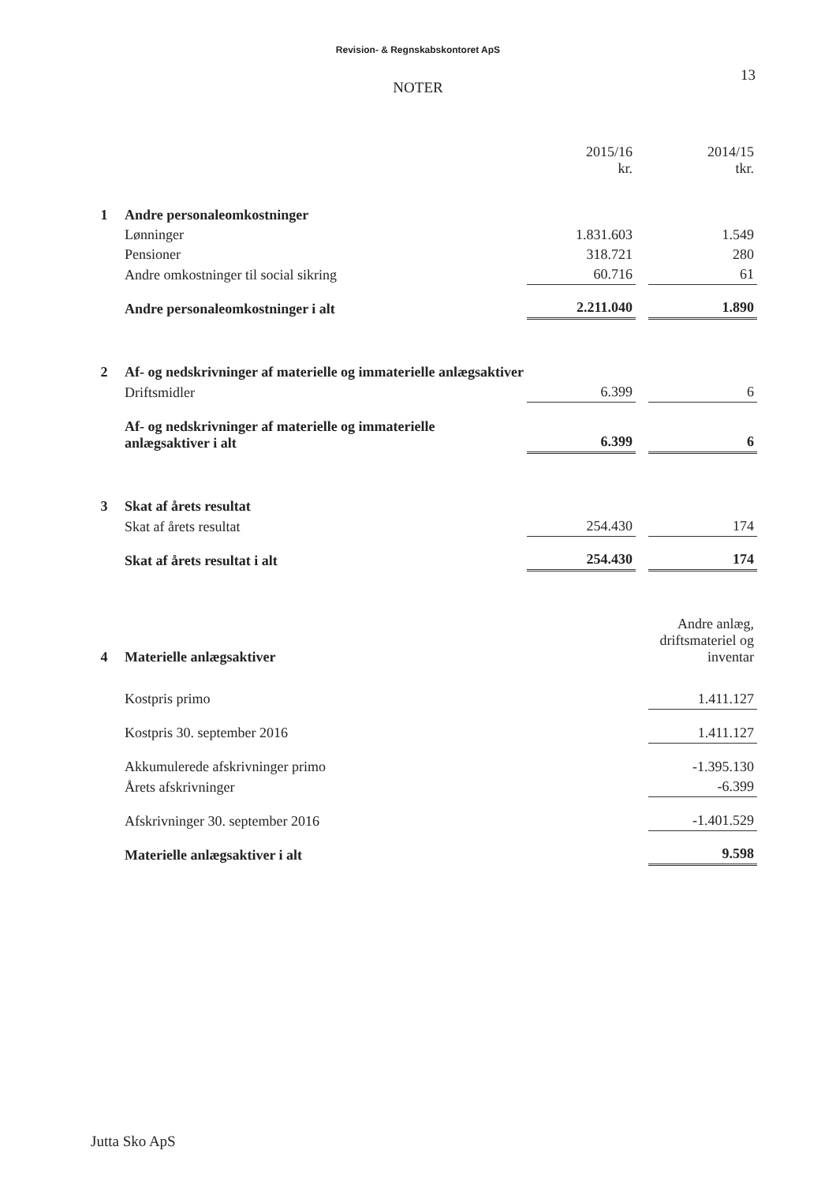Revision- & Regnskabskontoret ApS
13
NOTER
| | | 2015/16 kr. | | 2014/15 tkr. |
| 1 | Andre personaleomkostninger | | | |
| | Lønninger | 1.831.603 | | 1.549 |
| | Pensioner | 318.721 | | 280 |
| | Andre omkostninger til social sikring | 60.716 | | 61 |
| | Andre personaleomkostninger i alt | 2.211.040 | | 1.890 |
| 2 | Af- og nedskrivninger af materielle og immaterielle anlægsaktiver | | | |
| | Driftsmidler | 6.399 | | 6 |
| | Af- og nedskrivninger af materielle og immaterielle anlægsaktiver i alt | 6.399 | | 6 |
| 3 | Skat af årets resultat | | | |
| | Skat af årets resultat | 254.430 | | 174 |
| | Skat af årets resultat i alt | 254.430 | | 174 |
| 4 | Materielle anlægsaktiver | | | Andre anlæg, driftsmateriel og inventar |
| | Kostpris primo | | | 1.411.127 |
| | Kostpris 30. september 2016 | | | 1.411.127 |
| | Akkumulerede afskrivninger primo | | | -1.395.130 |
| | Årets afskrivninger | | | -6.399 |
| | Afskrivninger 30. september 2016 | | | -1.401.529 |
| | Materielle anlægsaktiver i alt | | | 9.598 |
Jutta Sko ApS